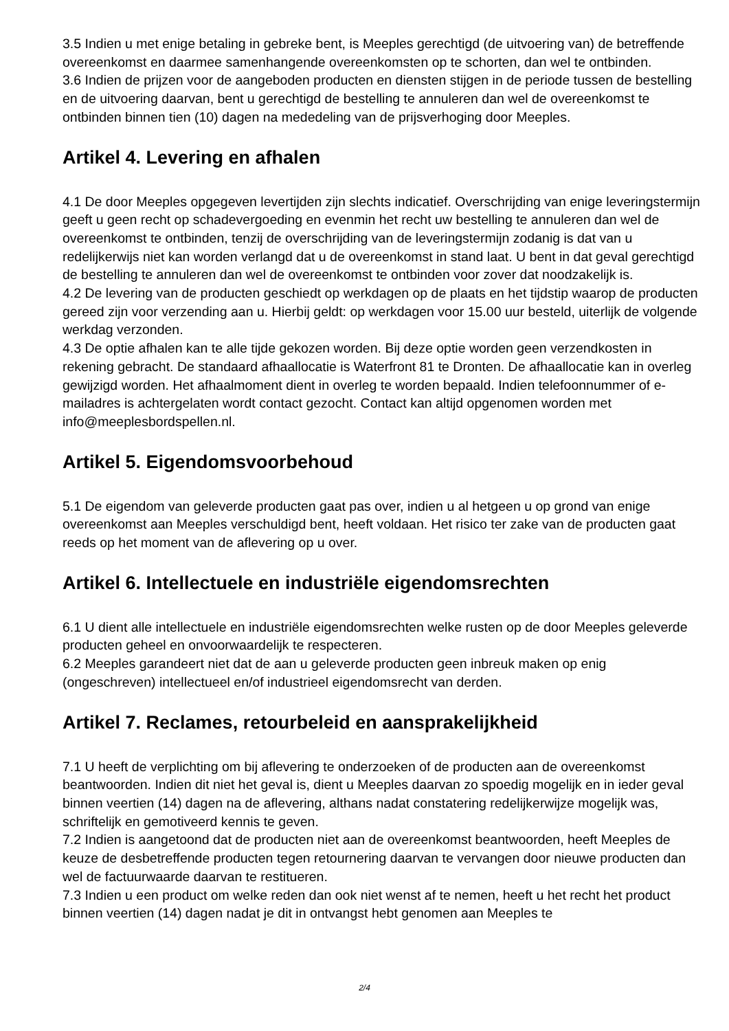3.5 Indien u met enige betaling in gebreke bent, is Meeples gerechtigd (de uitvoering van) de betreffende overeenkomst en daarmee samenhangende overeenkomsten op te schorten, dan wel te ontbinden.
3.6 Indien de prijzen voor de aangeboden producten en diensten stijgen in de periode tussen de bestelling en de uitvoering daarvan, bent u gerechtigd de bestelling te annuleren dan wel de overeenkomst te ontbinden binnen tien (10) dagen na mededeling van de prijsverhoging door Meeples.
Artikel 4. Levering en afhalen
4.1 De door Meeples opgegeven levertijden zijn slechts indicatief. Overschrijding van enige leveringstermijn geeft u geen recht op schadevergoeding en evenmin het recht uw bestelling te annuleren dan wel de overeenkomst te ontbinden, tenzij de overschrijding van de leveringstermijn zodanig is dat van u redelijkerwijs niet kan worden verlangd dat u de overeenkomst in stand laat. U bent in dat geval gerechtigd de bestelling te annuleren dan wel de overeenkomst te ontbinden voor zover dat noodzakelijk is.
4.2 De levering van de producten geschiedt op werkdagen op de plaats en het tijdstip waarop de producten gereed zijn voor verzending aan u. Hierbij geldt: op werkdagen voor 15.00 uur besteld, uiterlijk de volgende werkdag verzonden.
4.3 De optie afhalen kan te alle tijde gekozen worden. Bij deze optie worden geen verzendkosten in rekening gebracht. De standaard afhaallocatie is Waterfront 81 te Dronten. De afhaallocatie kan in overleg gewijzigd worden. Het afhaalmoment dient in overleg te worden bepaald. Indien telefoonnummer of e-mailadres is achtergelaten wordt contact gezocht. Contact kan altijd opgenomen worden met info@meeplesbordspellen.nl.
Artikel 5. Eigendomsvoorbehoud
5.1 De eigendom van geleverde producten gaat pas over, indien u al hetgeen u op grond van enige overeenkomst aan Meeples verschuldigd bent, heeft voldaan. Het risico ter zake van de producten gaat reeds op het moment van de aflevering op u over.
Artikel 6. Intellectuele en industriële eigendomsrechten
6.1 U dient alle intellectuele en industriële eigendomsrechten welke rusten op de door Meeples geleverde producten geheel en onvoorwaardelijk te respecteren.
6.2 Meeples garandeert niet dat de aan u geleverde producten geen inbreuk maken op enig (ongeschreven) intellectueel en/of industrieel eigendomsrecht van derden.
Artikel 7. Reclames, retourbeleid en aansprakelijkheid
7.1 U heeft de verplichting om bij aflevering te onderzoeken of de producten aan de overeenkomst beantwoorden. Indien dit niet het geval is, dient u Meeples daarvan zo spoedig mogelijk en in ieder geval binnen veertien (14) dagen na de aflevering, althans nadat constatering redelijkerwijze mogelijk was, schriftelijk en gemotiveerd kennis te geven.
7.2 Indien is aangetoond dat de producten niet aan de overeenkomst beantwoorden, heeft Meeples de keuze de desbetreffende producten tegen retournering daarvan te vervangen door nieuwe producten dan wel de factuurwaarde daarvan te restitueren.
7.3 Indien u een product om welke reden dan ook niet wenst af te nemen, heeft u het recht het product binnen veertien (14) dagen nadat je dit in ontvangst hebt genomen aan Meeples te
2/4